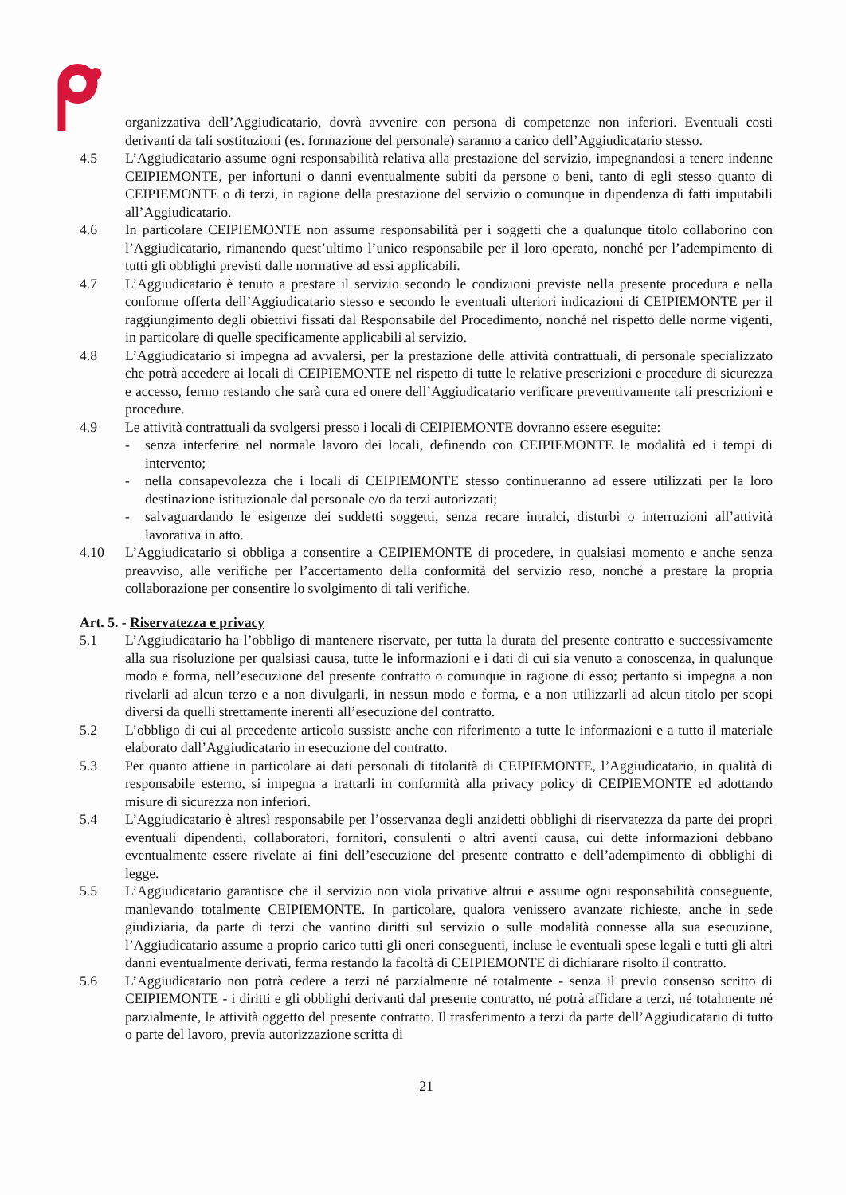organizzativa dell’Aggiudicatario, dovrà avvenire con persona di competenze non inferiori. Eventuali costi derivanti da tali sostituzioni (es. formazione del personale) saranno a carico dell’Aggiudicatario stesso.
4.5 L’Aggiudicatario assume ogni responsabilità relativa alla prestazione del servizio, impegnandosi a tenere indenne CEIPIEMONTE, per infortuni o danni eventualmente subiti da persone o beni, tanto di egli stesso quanto di CEIPIEMONTE o di terzi, in ragione della prestazione del servizio o comunque in dipendenza di fatti imputabili all’Aggiudicatario.
4.6 In particolare CEIPIEMONTE non assume responsabilità per i soggetti che a qualunque titolo collaborino con l’Aggiudicatario, rimanendo quest’ultimo l’unico responsabile per il loro operato, nonché per l’adempimento di tutti gli obblighi previsti dalle normative ad essi applicabili.
4.7 L’Aggiudicatario è tenuto a prestare il servizio secondo le condizioni previste nella presente procedura e nella conforme offerta dell’Aggiudicatario stesso e secondo le eventuali ulteriori indicazioni di CEIPIEMONTE per il raggiungimento degli obiettivi fissati dal Responsabile del Procedimento, nonché nel rispetto delle norme vigenti, in particolare di quelle specificamente applicabili al servizio.
4.8 L’Aggiudicatario si impegna ad avvalersi, per la prestazione delle attività contrattuali, di personale specializzato che potrà accedere ai locali di CEIPIEMONTE nel rispetto di tutte le relative prescrizioni e procedure di sicurezza e accesso, fermo restando che sarà cura ed onere dell’Aggiudicatario verificare preventivamente tali prescrizioni e procedure.
4.9 Le attività contrattuali da svolgersi presso i locali di CEIPIEMONTE dovranno essere eseguite:
- senza interferire nel normale lavoro dei locali, definendo con CEIPIEMONTE le modalità ed i tempi di intervento;
- nella consapevolezza che i locali di CEIPIEMONTE stesso continueranno ad essere utilizzati per la loro destinazione istituzionale dal personale e/o da terzi autorizzati;
- salvaguardando le esigenze dei suddetti soggetti, senza recare intralci, disturbi o interruzioni all’attività lavorativa in atto.
4.10 L’Aggiudicatario si obbliga a consentire a CEIPIEMONTE di procedere, in qualsiasi momento e anche senza preavviso, alle verifiche per l’accertamento della conformità del servizio reso, nonché a prestare la propria collaborazione per consentire lo svolgimento di tali verifiche.
Art. 5. - Riservatezza e privacy
5.1 L’Aggiudicatario ha l’obbligo di mantenere riservate, per tutta la durata del presente contratto e successivamente alla sua risoluzione per qualsiasi causa, tutte le informazioni e i dati di cui sia venuto a conoscenza, in qualunque modo e forma, nell’esecuzione del presente contratto o comunque in ragione di esso; pertanto si impegna a non rivelarli ad alcun terzo e a non divulgarli, in nessun modo e forma, e a non utilizzarli ad alcun titolo per scopi diversi da quelli strettamente inerenti all’esecuzione del contratto.
5.2 L’obbligo di cui al precedente articolo sussiste anche con riferimento a tutte le informazioni e a tutto il materiale elaborato dall’Aggiudicatario in esecuzione del contratto.
5.3 Per quanto attiene in particolare ai dati personali di titolarità di CEIPIEMONTE, l’Aggiudicatario, in qualità di responsabile esterno, si impegna a trattarli in conformità alla privacy policy di CEIPIEMONTE ed adottando misure di sicurezza non inferiori.
5.4 L’Aggiudicatario è altresì responsabile per l’osservanza degli anzidetti obblighi di riservatezza da parte dei propri eventuali dipendenti, collaboratori, fornitori, consulenti o altri aventi causa, cui dette informazioni debbano eventualmente essere rivelate ai fini dell’esecuzione del presente contratto e dell’adempimento di obblighi di legge.
5.5 L’Aggiudicatario garantisce che il servizio non viola privative altrui e assume ogni responsabilità conseguente, manlevando totalmente CEIPIEMONTE. In particolare, qualora venissero avanzate richieste, anche in sede giudiziaria, da parte di terzi che vantino diritti sul servizio o sulle modalità connesse alla sua esecuzione, l’Aggiudicatario assume a proprio carico tutti gli oneri conseguenti, incluse le eventuali spese legali e tutti gli altri danni eventualmente derivati, ferma restando la facoltà di CEIPIEMONTE di dichiarare risolto il contratto.
5.6 L’Aggiudicatario non potrà cedere a terzi né parzialmente né totalmente - senza il previo consenso scritto di CEIPIEMONTE - i diritti e gli obblighi derivanti dal presente contratto, né potrà affidare a terzi, né totalmente né parzialmente, le attività oggetto del presente contratto. Il trasferimento a terzi da parte dell’Aggiudicatario di tutto o parte del lavoro, previa autorizzazione scritta di
21